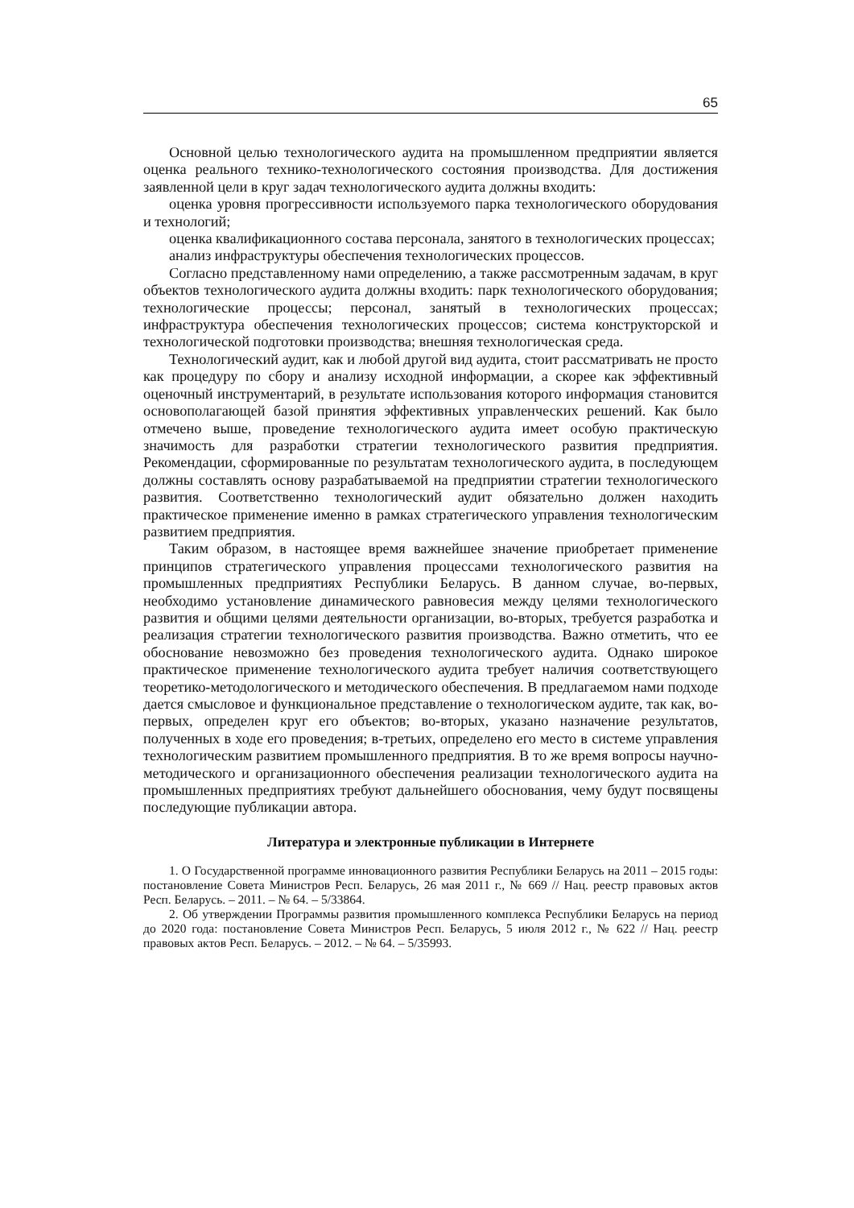65
Основной целью технологического аудита на промышленном предприятии является оценка реального технико-технологического состояния производства. Для достижения заявленной цели в круг задач технологического аудита должны входить:
оценка уровня прогрессивности используемого парка технологического оборудования и технологий;
оценка квалификационного состава персонала, занятого в технологических процессах;
анализ инфраструктуры обеспечения технологических процессов.
Согласно представленному нами определению, а также рассмотренным задачам, в круг объектов технологического аудита должны входить: парк технологического оборудования; технологические процессы; персонал, занятый в технологических процессах; инфраструктура обеспечения технологических процессов; система конструкторской и технологической подготовки производства; внешняя технологическая среда.
Технологический аудит, как и любой другой вид аудита, стоит рассматривать не просто как процедуру по сбору и анализу исходной информации, а скорее как эффективный оценочный инструментарий, в результате использования которого информация становится основополагающей базой принятия эффективных управленческих решений. Как было отмечено выше, проведение технологического аудита имеет особую практическую значимость для разработки стратегии технологического развития предприятия. Рекомендации, сформированные по результатам технологического аудита, в последующем должны составлять основу разрабатываемой на предприятии стратегии технологического развития. Соответственно технологический аудит обязательно должен находить практическое применение именно в рамках стратегического управления технологическим развитием предприятия.
Таким образом, в настоящее время важнейшее значение приобретает применение принципов стратегического управления процессами технологического развития на промышленных предприятиях Республики Беларусь. В данном случае, во-первых, необходимо установление динамического равновесия между целями технологического развития и общими целями деятельности организации, во-вторых, требуется разработка и реализация стратегии технологического развития производства. Важно отметить, что ее обоснование невозможно без проведения технологического аудита. Однако широкое практическое применение технологического аудита требует наличия соответствующего теоретико-методологического и методического обеспечения. В предлагаемом нами подходе дается смысловое и функциональное представление о технологическом аудите, так как, во-первых, определен круг его объектов; во-вторых, указано назначение результатов, полученных в ходе его проведения; в-третьих, определено его место в системе управления технологическим развитием промышленного предприятия. В то же время вопросы научно-методического и организационного обеспечения реализации технологического аудита на промышленных предприятиях требуют дальнейшего обоснования, чему будут посвящены последующие публикации автора.
Литература и электронные публикации в Интернете
1. О Государственной программе инновационного развития Республики Беларусь на 2011 – 2015 годы: постановление Совета Министров Респ. Беларусь, 26 мая 2011 г., № 669 // Нац. реестр правовых актов Респ. Беларусь. – 2011. – № 64. – 5/33864.
2. Об утверждении Программы развития промышленного комплекса Республики Беларусь на период до 2020 года: постановление Совета Министров Респ. Беларусь, 5 июля 2012 г., № 622 // Нац. реестр правовых актов Респ. Беларусь. – 2012. – № 64. – 5/35993.